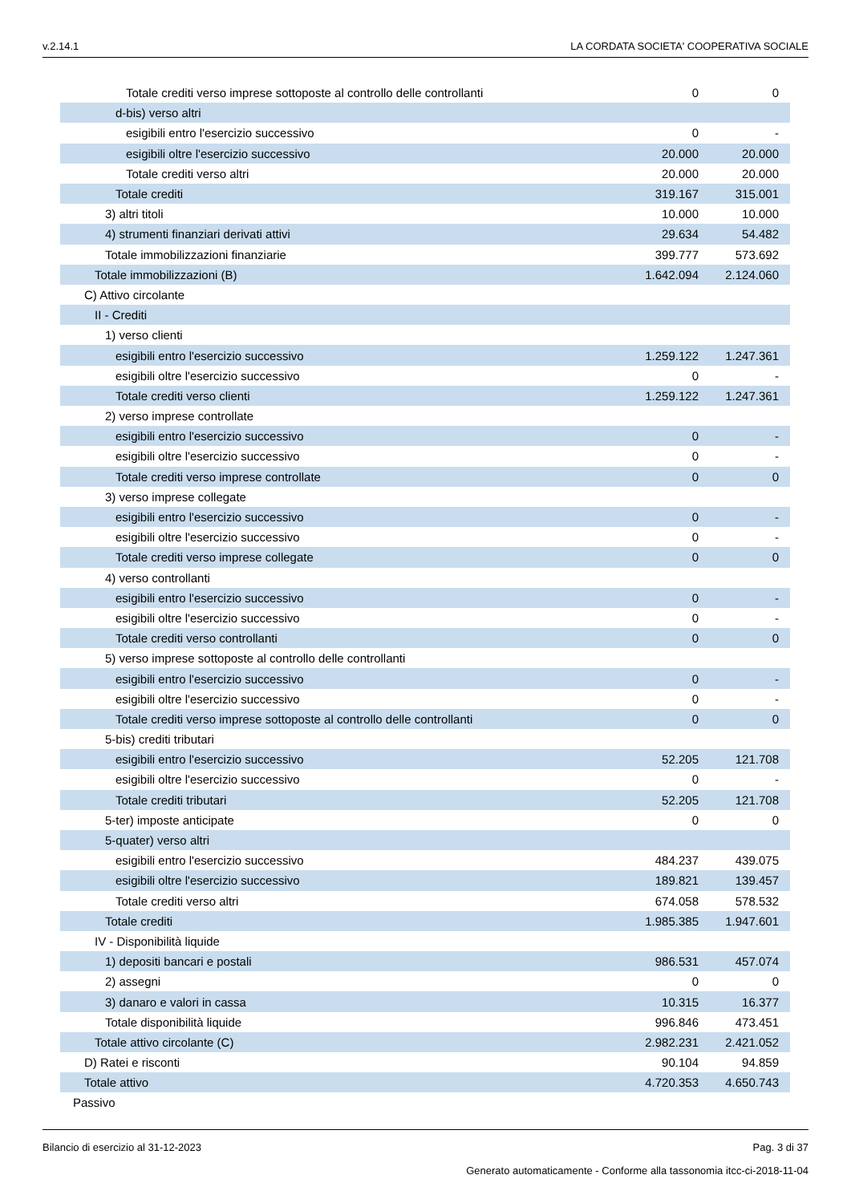v.2.14.1 LA CORDATA SOCIETA' COOPERATIVA SOCIALE
| Totale crediti verso imprese sottoposte al controllo delle controllanti | 0 | 0 |
| d-bis) verso altri | | |
| esigibili entro l'esercizio successivo | 0 | - |
| esigibili oltre l'esercizio successivo | 20.000 | 20.000 |
| Totale crediti verso altri | 20.000 | 20.000 |
| Totale crediti | 319.167 | 315.001 |
| 3) altri titoli | 10.000 | 10.000 |
| 4) strumenti finanziari derivati attivi | 29.634 | 54.482 |
| Totale immobilizzazioni finanziarie | 399.777 | 573.692 |
| Totale immobilizzazioni (B) | 1.642.094 | 2.124.060 |
| C) Attivo circolante | | |
| II - Crediti | | |
| 1) verso clienti | | |
| esigibili entro l'esercizio successivo | 1.259.122 | 1.247.361 |
| esigibili oltre l'esercizio successivo | 0 | - |
| Totale crediti verso clienti | 1.259.122 | 1.247.361 |
| 2) verso imprese controllate | | |
| esigibili entro l'esercizio successivo | 0 | - |
| esigibili oltre l'esercizio successivo | 0 | - |
| Totale crediti verso imprese controllate | 0 | 0 |
| 3) verso imprese collegate | | |
| esigibili entro l'esercizio successivo | 0 | - |
| esigibili oltre l'esercizio successivo | 0 | - |
| Totale crediti verso imprese collegate | 0 | 0 |
| 4) verso controllanti | | |
| esigibili entro l'esercizio successivo | 0 | - |
| esigibili oltre l'esercizio successivo | 0 | - |
| Totale crediti verso controllanti | 0 | 0 |
| 5) verso imprese sottoposte al controllo delle controllanti | | |
| esigibili entro l'esercizio successivo | 0 | - |
| esigibili oltre l'esercizio successivo | 0 | - |
| Totale crediti verso imprese sottoposte al controllo delle controllanti | 0 | 0 |
| 5-bis) crediti tributari | | |
| esigibili entro l'esercizio successivo | 52.205 | 121.708 |
| esigibili oltre l'esercizio successivo | 0 | - |
| Totale crediti tributari | 52.205 | 121.708 |
| 5-ter) imposte anticipate | 0 | 0 |
| 5-quater) verso altri | | |
| esigibili entro l'esercizio successivo | 484.237 | 439.075 |
| esigibili oltre l'esercizio successivo | 189.821 | 139.457 |
| Totale crediti verso altri | 674.058 | 578.532 |
| Totale crediti | 1.985.385 | 1.947.601 |
| IV - Disponibilità liquide | | |
| 1) depositi bancari e postali | 986.531 | 457.074 |
| 2) assegni | 0 | 0 |
| 3) danaro e valori in cassa | 10.315 | 16.377 |
| Totale disponibilità liquide | 996.846 | 473.451 |
| Totale attivo circolante (C) | 2.982.231 | 2.421.052 |
| D) Ratei e risconti | 90.104 | 94.859 |
| Totale attivo | 4.720.353 | 4.650.743 |
| Passivo | | |
Bilancio di esercizio al 31-12-2023 Pag. 3 di 37
Generato automaticamente - Conforme alla tassonomia itcc-ci-2018-11-04